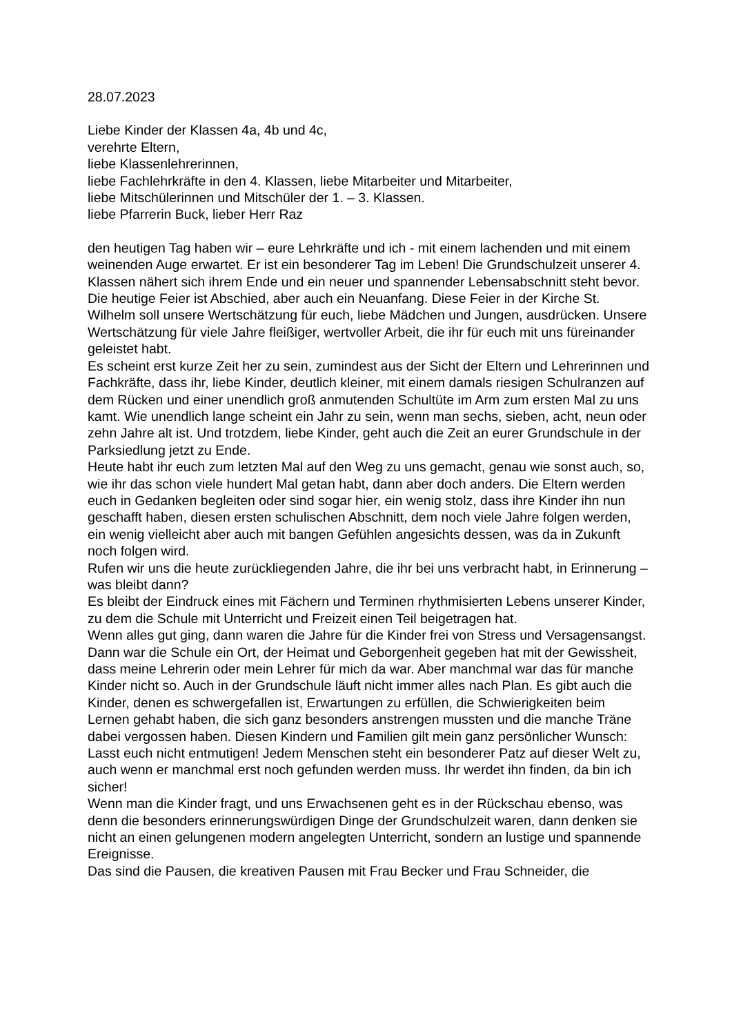28.07.2023
Liebe Kinder der Klassen 4a, 4b und 4c,
verehrte Eltern,
liebe Klassenlehrerinnen,
liebe Fachlehrkräfte in den 4. Klassen, liebe Mitarbeiter und Mitarbeiter,
liebe Mitschülerinnen und Mitschüler der 1. – 3. Klassen.
liebe Pfarrerin Buck, lieber Herr Raz
den heutigen Tag haben wir – eure Lehrkräfte und ich - mit einem lachenden und mit einem weinenden Auge erwartet. Er ist ein besonderer Tag im Leben! Die Grundschulzeit unserer 4. Klassen nähert sich ihrem Ende und ein neuer und spannender Lebensabschnitt steht bevor.
Die heutige Feier ist Abschied, aber auch ein Neuanfang. Diese Feier in der Kirche St. Wilhelm soll unsere Wertschätzung für euch, liebe Mädchen und Jungen, ausdrücken. Unsere Wertschätzung für viele Jahre fleißiger, wertvoller Arbeit, die ihr für euch mit uns füreinander geleistet habt.
Es scheint erst kurze Zeit her zu sein, zumindest aus der Sicht der Eltern und Lehrerinnen und Fachkräfte, dass ihr, liebe Kinder, deutlich kleiner, mit einem damals riesigen Schulranzen auf dem Rücken und einer unendlich groß anmutenden Schultüte im Arm zum ersten Mal zu uns kamt. Wie unendlich lange scheint ein Jahr zu sein, wenn man sechs, sieben, acht, neun oder zehn Jahre alt ist. Und trotzdem, liebe Kinder, geht auch die Zeit an eurer Grundschule in der Parksiedlung jetzt zu Ende.
Heute habt ihr euch zum letzten Mal auf den Weg zu uns gemacht, genau wie sonst auch, so, wie ihr das schon viele hundert Mal getan habt, dann aber doch anders. Die Eltern werden euch in Gedanken begleiten oder sind sogar hier, ein wenig stolz, dass ihre Kinder ihn nun geschafft haben, diesen ersten schulischen Abschnitt, dem noch viele Jahre folgen werden, ein wenig vielleicht aber auch mit bangen Gefühlen angesichts dessen, was da in Zukunft noch folgen wird.
Rufen wir uns die heute zurückliegenden Jahre, die ihr bei uns verbracht habt, in Erinnerung – was bleibt dann?
Es bleibt der Eindruck eines mit Fächern und Terminen rhythmisierten Lebens unserer Kinder, zu dem die Schule mit Unterricht und Freizeit einen Teil beigetragen hat.
Wenn alles gut ging, dann waren die Jahre für die Kinder frei von Stress und Versagensangst. Dann war die Schule ein Ort, der Heimat und Geborgenheit gegeben hat mit der Gewissheit, dass meine Lehrerin oder mein Lehrer für mich da war. Aber manchmal war das für manche Kinder nicht so. Auch in der Grundschule läuft nicht immer alles nach Plan. Es gibt auch die Kinder, denen es schwergefallen ist, Erwartungen zu erfüllen, die Schwierigkeiten beim Lernen gehabt haben, die sich ganz besonders anstrengen mussten und die manche Träne dabei vergossen haben. Diesen Kindern und Familien gilt mein ganz persönlicher Wunsch: Lasst euch nicht entmutigen! Jedem Menschen steht ein besonderer Patz auf dieser Welt zu, auch wenn er manchmal erst noch gefunden werden muss. Ihr werdet ihn finden, da bin ich sicher!
Wenn man die Kinder fragt, und uns Erwachsenen geht es in der Rückschau ebenso, was denn die besonders erinnerungswürdigen Dinge der Grundschulzeit waren, dann denken sie nicht an einen gelungenen modern angelegten Unterricht, sondern an lustige und spannende Ereignisse.
Das sind die Pausen, die kreativen Pausen mit Frau Becker und Frau Schneider, die